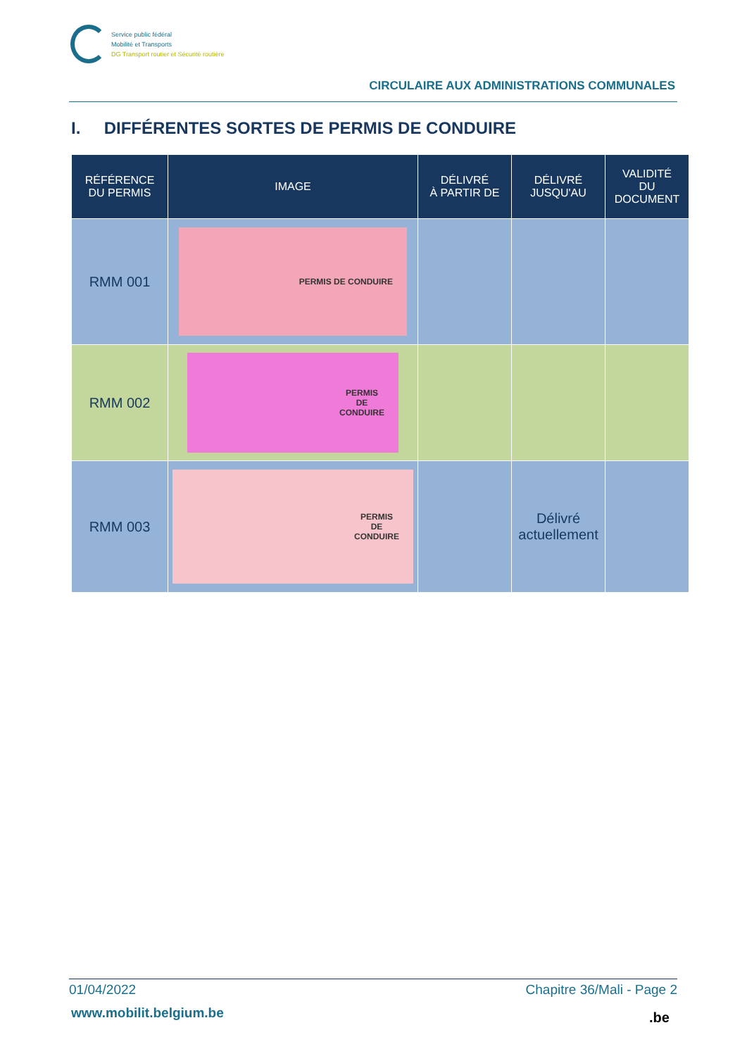Service public fédéral
Mobilité et Transports
DG Transport routier et Sécurité routière
CIRCULAIRE AUX ADMINISTRATIONS COMMUNALES
I. DIFFÉRENTES SORTES DE PERMIS DE CONDUIRE
| RÉFÉRENCE DU PERMIS | IMAGE | DÉLIVRÉ À PARTIR DE | DÉLIVRÉ JUSQU'AU | VALIDITÉ DU DOCUMENT |
| --- | --- | --- | --- | --- |
| RMM 001 | PERMIS DE CONDUIRE | | | |
| RMM 002 | PERMIS DE CONDUIRE | | | |
| RMM 003 | PERMIS DE CONDUIRE | | Délivré actuellement | |
01/04/2022 Chapitre 36/Mali - Page 2
www.mobilit.belgium.be .be